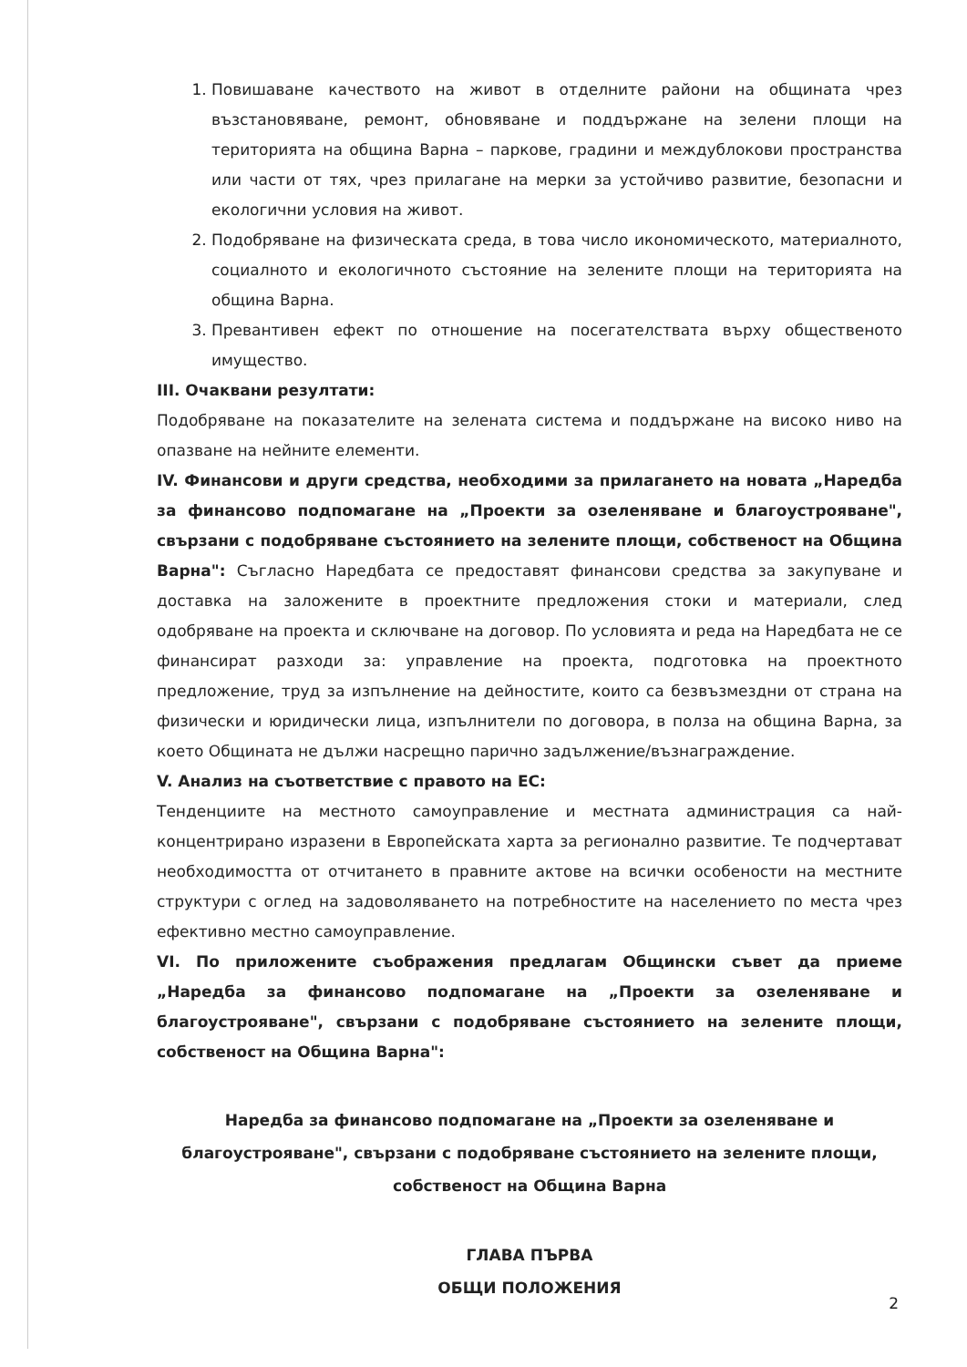1. Повишаване качеството на живот в отделните райони на общината чрез възстановяване, ремонт, обновяване и поддържане на зелени площи на територията на община Варна – паркове, градини и междублокови пространства или части от тях, чрез прилагане на мерки за устойчиво развитие, безопасни и екологични условия на живот.
2. Подобряване на физическата среда, в това число икономическото, материалното, социалното и екологичното състояние на зелените площи на територията на община Варна.
3. Превантивен ефект по отношение на посегателствата върху общественото имущество.
III. Очаквани резултати:
Подобряване на показателите на зелената система и поддържане на високо ниво на опазване на нейните елементи.
IV. Финансови и други средства, необходими за прилагането на новата „Наредба за финансово подпомагане на „Проекти за озеленяване и благоустрояване", свързани с подобряване състоянието на зелените площи, собственост на Община Варна": Съгласно Наредбата се предоставят финансови средства за закупуване и доставка на заложените в проектните предложения стоки и материали, след одобряване на проекта и сключване на договор. По условията и реда на Наредбата не се финансират разходи за: управление на проекта, подготовка на проектното предложение, труд за изпълнение на дейностите, които са безвъзмездни от страна на физически и юридически лица, изпълнители по договора, в полза на община Варна, за което Общината не дължи насрещно парично задължение/възнаграждение.
V. Анализ на съответствие с правото на ЕС:
Тенденциите на местното самоуправление и местната администрация са най-концентрирано изразени в Европейската харта за регионално развитие. Те подчертават необходимостта от отчитането в правните актове на всички особености на местните структури с оглед на задоволяването на потребностите на населението по места чрез ефективно местно самоуправление.
VI. По приложените съображения предлагам Общински съвет да приеме „Наредба за финансово подпомагане на „Проекти за озеленяване и благоустрояване", свързани с подобряване състоянието на зелените площи, собственост на Община Варна":
Наредба за финансово подпомагане на „Проекти за озеленяване и благоустрояване", свързани с подобряване състоянието на зелените площи, собственост на Община Варна
ГЛАВА ПЪРВА
ОБЩИ ПОЛОЖЕНИЯ
2